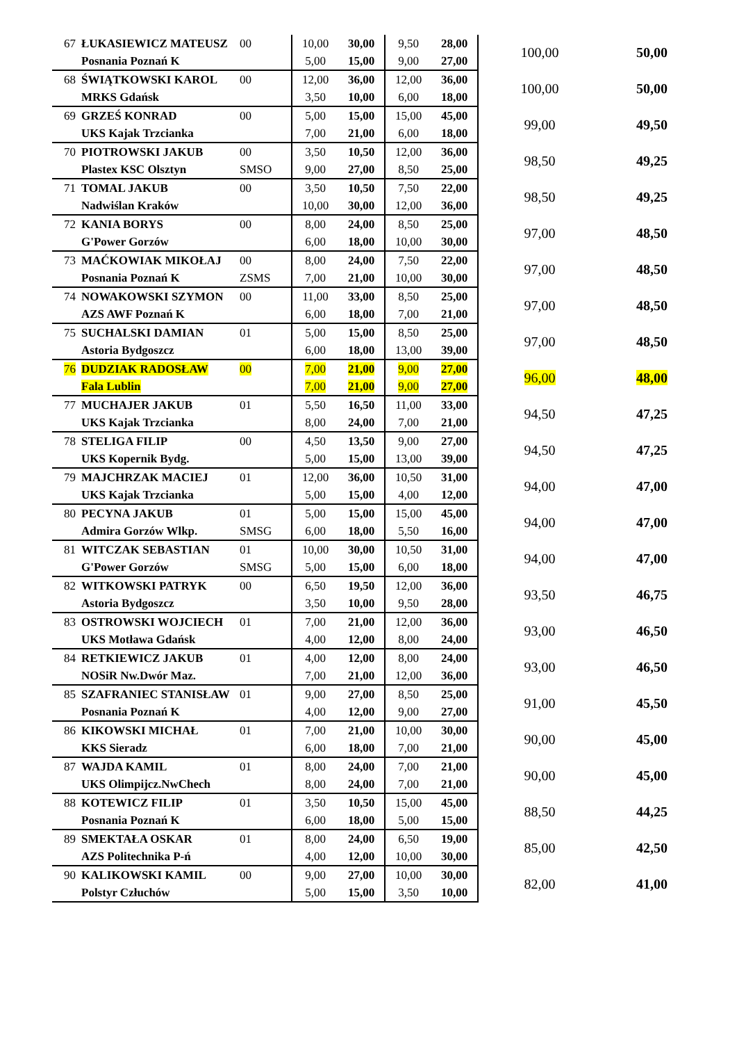| 67 | ŁUKASIEWICZ MATEUSZ | 00 | 10,00 | 30,00 | 9,50 | 28,00 | 100,00 | 50,00 |
| | Posnania Poznań K | | 5,00 | 15,00 | 9,00 | 27,00 | | |
| 68 | ŚWIĄTKOWSKI KAROL | 00 | 12,00 | 36,00 | 12,00 | 36,00 | 100,00 | 50,00 |
| | MRKS Gdańsk | | 3,50 | 10,00 | 6,00 | 18,00 | | |
| 69 | GRZEŚ KONRAD | 00 | 5,00 | 15,00 | 15,00 | 45,00 | 99,00 | 49,50 |
| | UKS Kajak Trzcianka | | 7,00 | 21,00 | 6,00 | 18,00 | | |
| 70 | PIOTROWSKI JAKUB | 00 | 3,50 | 10,50 | 12,00 | 36,00 | 98,50 | 49,25 |
| | Plastex KSC Olsztyn | SMSO | 9,00 | 27,00 | 8,50 | 25,00 | | |
| 71 | TOMAL JAKUB | 00 | 3,50 | 10,50 | 7,50 | 22,00 | 98,50 | 49,25 |
| | Nadwiślan Kraków | | 10,00 | 30,00 | 12,00 | 36,00 | | |
| 72 | KANIA BORYS | 00 | 8,00 | 24,00 | 8,50 | 25,00 | 97,00 | 48,50 |
| | G'Power Gorzów | | 6,00 | 18,00 | 10,00 | 30,00 | | |
| 73 | MAĆKOWIAK MIKOŁAJ | 00 | 8,00 | 24,00 | 7,50 | 22,00 | 97,00 | 48,50 |
| | Posnania Poznań K | ZSMS | 7,00 | 21,00 | 10,00 | 30,00 | | |
| 74 | NOWAKOWSKI SZYMON | 00 | 11,00 | 33,00 | 8,50 | 25,00 | 97,00 | 48,50 |
| | AZS AWF Poznań K | | 6,00 | 18,00 | 7,00 | 21,00 | | |
| 75 | SUCHALSKI DAMIAN | 01 | 5,00 | 15,00 | 8,50 | 25,00 | 97,00 | 48,50 |
| | Astoria Bydgoszcz | | 6,00 | 18,00 | 13,00 | 39,00 | | |
| 76 | DUDZIAK RADOSŁAW | 00 | 7,00 | 21,00 | 9,00 | 27,00 | 96,00 | 48,00 |
| | Fala Lublin | | 7,00 | 21,00 | 9,00 | 27,00 | | |
| 77 | MUCHAJER JAKUB | 01 | 5,50 | 16,50 | 11,00 | 33,00 | 94,50 | 47,25 |
| | UKS Kajak Trzcianka | | 8,00 | 24,00 | 7,00 | 21,00 | | |
| 78 | STELIGA FILIP | 00 | 4,50 | 13,50 | 9,00 | 27,00 | 94,50 | 47,25 |
| | UKS Kopernik Bydg. | | 5,00 | 15,00 | 13,00 | 39,00 | | |
| 79 | MAJCHRZAK MACIEJ | 01 | 12,00 | 36,00 | 10,50 | 31,00 | 94,00 | 47,00 |
| | UKS Kajak Trzcianka | | 5,00 | 15,00 | 4,00 | 12,00 | | |
| 80 | PECYNA JAKUB | 01 | 5,00 | 15,00 | 15,00 | 45,00 | 94,00 | 47,00 |
| | Admira Gorzów Wlkp. | SMSG | 6,00 | 18,00 | 5,50 | 16,00 | | |
| 81 | WITCZAK SEBASTIAN | 01 | 10,00 | 30,00 | 10,50 | 31,00 | 94,00 | 47,00 |
| | G'Power Gorzów | SMSG | 5,00 | 15,00 | 6,00 | 18,00 | | |
| 82 | WITKOWSKI PATRYK | 00 | 6,50 | 19,50 | 12,00 | 36,00 | 93,50 | 46,75 |
| | Astoria Bydgoszcz | | 3,50 | 10,00 | 9,50 | 28,00 | | |
| 83 | OSTROWSKI WOJCIECH | 01 | 7,00 | 21,00 | 12,00 | 36,00 | 93,00 | 46,50 |
| | UKS Motława Gdańsk | | 4,00 | 12,00 | 8,00 | 24,00 | | |
| 84 | RETKIEWICZ JAKUB | 01 | 4,00 | 12,00 | 8,00 | 24,00 | 93,00 | 46,50 |
| | NOSiR Nw.Dwór Maz. | | 7,00 | 21,00 | 12,00 | 36,00 | | |
| 85 | SZAFRANIEC STANISŁAW | 01 | 9,00 | 27,00 | 8,50 | 25,00 | 91,00 | 45,50 |
| | Posnania Poznań K | | 4,00 | 12,00 | 9,00 | 27,00 | | |
| 86 | KIKOWSKI MICHAŁ | 01 | 7,00 | 21,00 | 10,00 | 30,00 | 90,00 | 45,00 |
| | KKS Sieradz | | 6,00 | 18,00 | 7,00 | 21,00 | | |
| 87 | WAJDA KAMIL | 01 | 8,00 | 24,00 | 7,00 | 21,00 | 90,00 | 45,00 |
| | UKS Olimpijcz.NwChech | | 8,00 | 24,00 | 7,00 | 21,00 | | |
| 88 | KOTEWICZ FILIP | 01 | 3,50 | 10,50 | 15,00 | 45,00 | 88,50 | 44,25 |
| | Posnania Poznań K | | 6,00 | 18,00 | 5,00 | 15,00 | | |
| 89 | SMEKTAŁA OSKAR | 01 | 8,00 | 24,00 | 6,50 | 19,00 | 85,00 | 42,50 |
| | AZS Politechnika P-ń | | 4,00 | 12,00 | 10,00 | 30,00 | | |
| 90 | KALIKOWSKI KAMIL | 00 | 9,00 | 27,00 | 10,00 | 30,00 | 82,00 | 41,00 |
| | Polstyr Człuchów | | 5,00 | 15,00 | 3,50 | 10,00 | | |